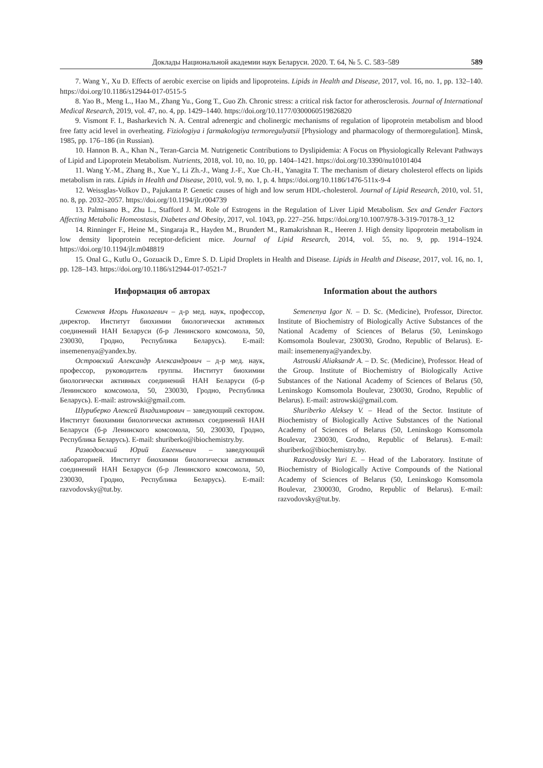Доклады Национальной академии наук Беларуси. 2020. Т. 64, № 5. С. 583–589 589
7. Wang Y., Xu D. Effects of aerobic exercise on lipids and lipoproteins. Lipids in Health and Disease, 2017, vol. 16, no. 1, pp. 132–140. https://doi.org/10.1186/s12944-017-0515-5
8. Yao B., Meng L., Hao M., Zhang Yu., Gong T., Guo Zh. Chronic stress: a critical risk factor for atherosclerosis. Journal of International Medical Research, 2019, vol. 47, no. 4, pp. 1429–1440. https://doi.org/10.1177/0300060519826820
9. Vismont F. I., Basharkevich N. A. Central adrenergic and cholinergic mechanisms of regulation of lipoprotein metabolism and blood free fatty acid level in overheating. Fiziologiya i farmakologiya termoregulyatsii [Physiology and pharmacology of thermoregulation]. Minsk, 1985, pp. 176–186 (in Russian).
10. Hannon B. A., Khan N., Teran-Garcia M. Nutrigenetic Contributions to Dyslipidemia: A Focus on Physiologically Relevant Pathways of Lipid and Lipoprotein Metabolism. Nutrients, 2018, vol. 10, no. 10, pp. 1404–1421. https://doi.org/10.3390/nu10101404
11. Wang Y.-M., Zhang B., Xue Y., Li Zh.-J., Wang J.-F., Xue Ch.-H., Yanagita T. The mechanism of dietary cholesterol effects on lipids metabolism in rats. Lipids in Health and Disease, 2010, vol. 9, no. 1, p. 4. https://doi.org/10.1186/1476-511x-9-4
12. Weissglas-Volkov D., Pajukanta P. Genetic causes of high and low serum HDL-cholesterol. Journal of Lipid Research, 2010, vol. 51, no. 8, pp. 2032–2057. https://doi.org/10.1194/jlr.r004739
13. Palmisano B., Zhu L., Stafford J. M. Role of Estrogens in the Regulation of Liver Lipid Metabolism. Sex and Gender Factors Affecting Metabolic Homeostasis, Diabetes and Obesity, 2017, vol. 1043, pp. 227–256. https://doi.org/10.1007/978-3-319-70178-3_12
14. Rinninger F., Heine M., Singaraja R., Hayden M., Brundert M., Ramakrishnan R., Heeren J. High density lipoprotein metabolism in low density lipoprotein receptor-deficient mice. Journal of Lipid Research, 2014, vol. 55, no. 9, pp. 1914–1924. https://doi.org/10.1194/jlr.m048819
15. Onal G., Kutlu O., Gozuacik D., Emre S. D. Lipid Droplets in Health and Disease. Lipids in Health and Disease, 2017, vol. 16, no. 1, pp. 128–143. https://doi.org/10.1186/s12944-017-0521-7
Информация об авторах
Семененя Игорь Николаевич – д-р мед. наук, профессор, директор. Институт биохимии биологически активных соединений НАН Беларуси (б-р Ленинского комсомола, 50, 230030, Гродно, Республика Беларусь). E-mail: insemenenya@yandex.by.
Островский Александр Александрович – д-р мед. наук, профессор, руководитель группы. Институт биохимии биологически активных соединений НАН Беларуси (б-р Ленинского комсомола, 50, 230030, Гродно, Республика Беларусь). E-mail: astrowski@gmail.com.
Шуриберко Алексей Владимирович – заведующий сектором. Институт биохимии биологически активных соединений НАН Беларуси (б-р Ленинского комсомола, 50, 230030, Гродно, Республика Беларусь). E-mail: shuriberko@ibiochemistry.by.
Разводовский Юрий Евгеньевич – заведующий лабораторией. Институт биохимии биологически активных соединений НАН Беларуси (б-р Ленинского комсомола, 50, 230030, Гродно, Республика Беларусь). E-mail: razvodovsky@tut.by.
Information about the authors
Semenenya Igor N. – D. Sc. (Medicine), Professor, Director. Institute of Biochemistry of Biologically Active Substances of the National Academy of Sciences of Belarus (50, Leninskogo Komsomola Boulevar, 230030, Grodno, Republic of Belarus). E-mail: insemenenya@yandex.by.
Astrouski Aliaksandr A. – D. Sc. (Medicine), Professor. Head of the Group. Institute of Biochemistry of Biologically Active Substances of the National Academy of Sciences of Belarus (50, Leninskogo Komsomola Boulevar, 230030, Grodno, Republic of Belarus). E-mail: astrowski@gmail.com.
Shuriberko Aleksey V. – Head of the Sector. Institute of Biochemistry of Biologically Active Substances of the National Academy of Sciences of Belarus (50, Leninskogo Komsomola Boulevar, 230030, Grodno, Republic of Belarus). E-mail: shuriberko@ibiochemistry.by.
Razvodovsky Yuri E. – Head of the Laboratory. Institute of Biochemistry of Biologically Active Compounds of the National Academy of Sciences of Belarus (50, Leninskogo Komsomola Boulevar, 2300030, Grodno, Republic of Belarus). E-mail: razvodovsky@tut.by.